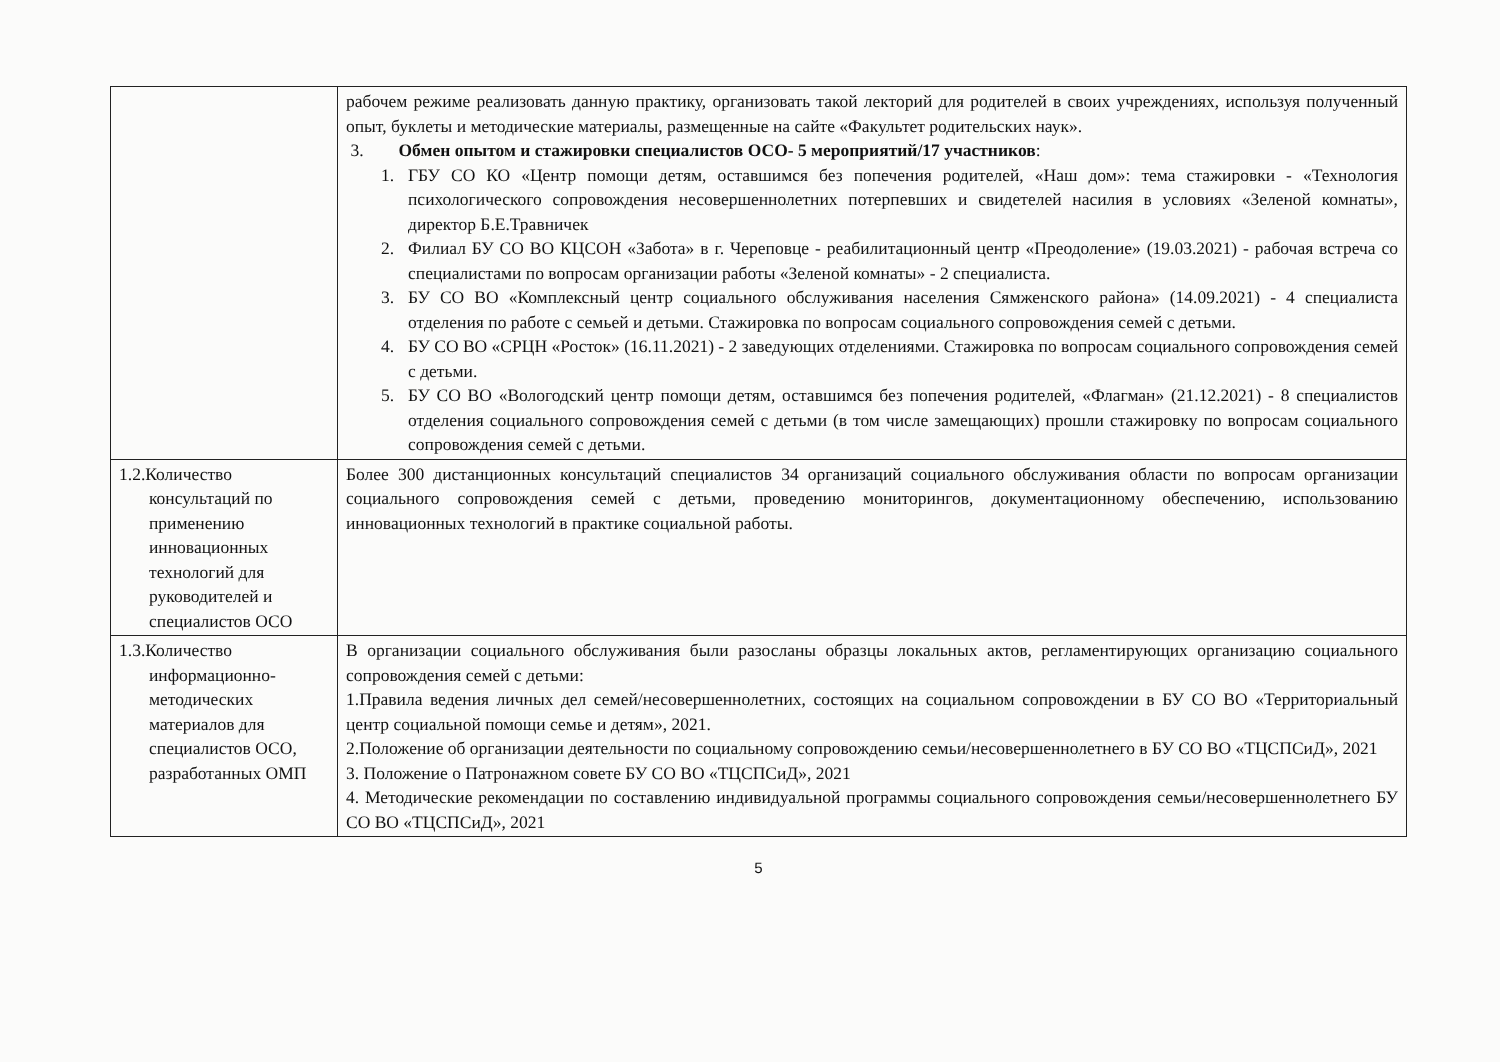| | рабочем режиме реализовать данную практику, организовать такой лекторий для родителей в своих учреждениях, используя полученный опыт, буклеты и методические материалы, размещенные на сайте «Факультет родительских наук». 3. Обмен опытом и стажировки специалистов ОСО- 5 мероприятий/17 участников : 1. ГБУ СО КО «Центр помощи детям, оставшимся без попечения родителей, «Наш дом»: тема стажировки - «Технология психологического сопровождения несовершеннолетних потерпевших и свидетелей насилия в условиях «Зеленой комнаты», директор Б.Е.Травничек 2. Филиал БУ СО ВО КЦСОН «Забота» в г. Череповце - реабилитационный центр «Преодоление» (19.03.2021) - рабочая встреча со специалистами по вопросам организации работы «Зеленой комнаты» - 2 специалиста. 3. БУ СО ВО «Комплексный центр социального обслуживания населения Сямженского района» (14.09.2021) - 4 специалиста отделения по работе с семьей и детьми. Стажировка по вопросам социального сопровождения семей с детьми. 4. БУ СО ВО «СРЦН «Росток» (16.11.2021) - 2 заведующих отделениями. Стажировка по вопросам социального сопровождения семей с детьми. 5. БУ СО ВО «Вологодский центр помощи детям, оставшимся без попечения родителей, «Флагман» (21.12.2021) - 8 специалистов отделения социального сопровождения семей с детьми (в том числе замещающих) прошли стажировку по вопросам социального сопровождения семей с детьми. |
| 1.2.Количество консультаций по применению инновационных технологий для руководителей и специалистов ОСО | Более 300 дистанционных консультаций специалистов 34 организаций социального обслуживания области по вопросам организации социального сопровождения семей с детьми, проведению мониторингов, документационному обеспечению, использованию инновационных технологий в практике социальной работы. |
| 1.3.Количество информационно-методических материалов для специалистов ОСО, разработанных ОМП | В организации социального обслуживания были разосланы образцы локальных актов, регламентирующих организацию социального сопровождения семей с детьми: 1.Правила ведения личных дел семей/несовершеннолетних, состоящих на социальном сопровождении в БУ СО ВО «Территориальный центр социальной помощи семье и детям», 2021. 2.Положение об организации деятельности по социальному сопровождению семьи/несовершеннолетнего в БУ СО ВО «ТЦСПСиД», 2021 3. Положение о Патронажном совете БУ СО ВО «ТЦСПСиД», 2021 4. Методические рекомендации по составлению индивидуальной программы социального сопровождения семьи/несовершеннолетнего БУ СО ВО «ТЦСПСиД», 2021 |
5